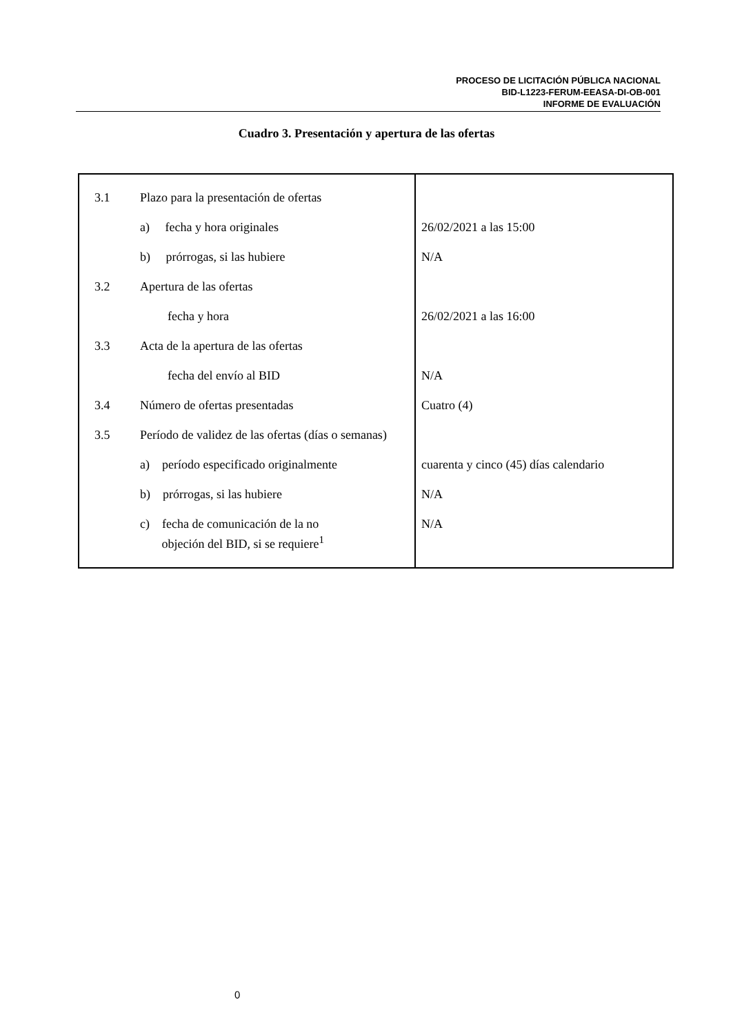PROCESO DE LICITACIÓN PÚBLICA NACIONAL
BID-L1223-FERUM-EEASA-DI-OB-001
INFORME DE EVALUACIÓN
Cuadro 3. Presentación y apertura de las ofertas
| 3.1 | Plazo para la presentación de ofertas | |
| | a) fecha y hora originales | 26/02/2021 a las 15:00 |
| | b) prórrogas, si las hubiere | N/A |
| 3.2 | Apertura de las ofertas | |
| | fecha y hora | 26/02/2021 a las 16:00 |
| 3.3 | Acta de la apertura de las ofertas | |
| | fecha del envío al BID | N/A |
| 3.4 | Número de ofertas presentadas | Cuatro (4) |
| 3.5 | Período de validez de las ofertas (días o semanas) | |
| | a) período especificado originalmente | cuarenta y cinco (45) días calendario |
| | b) prórrogas, si las hubiere | N/A |
| | c) fecha de comunicación de la no objeción del BID, si se requiere<sup>1</sup> | N/A |
0